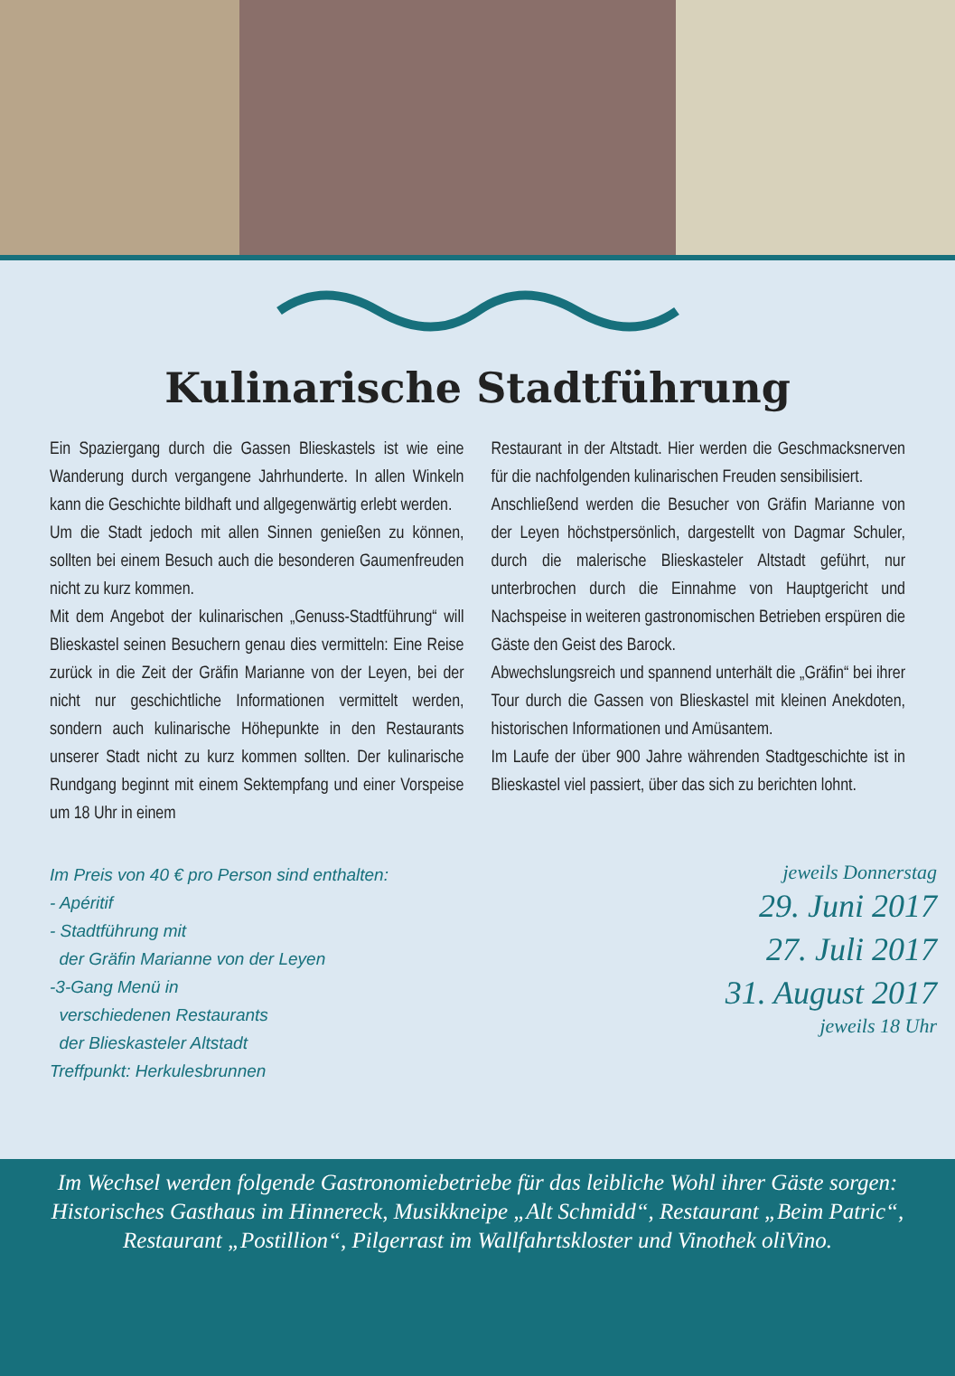Kulinarische Stadtführung
Ein Spaziergang durch die Gassen Blieskastels ist wie eine Wanderung durch vergangene Jahrhunderte. In allen Winkeln kann die Geschichte bildhaft und allgegenwärtig erlebt werden.
Um die Stadt jedoch mit allen Sinnen genießen zu können, sollten bei einem Besuch auch die besonderen Gaumenfreuden nicht zu kurz kommen.
Mit dem Angebot der kulinarischen „Genuss-Stadtführung“ will Blieskastel seinen Besuchern genau dies vermitteln: Eine Reise zurück in die Zeit der Gräfin Marianne von der Leyen, bei der nicht nur geschichtliche Informationen vermittelt werden, sondern auch kulinarische Höhepunkte in den Restaurants unserer Stadt nicht zu kurz kommen sollten. Der kulinarische Rundgang beginnt mit einem Sektempfang und einer Vorspeise um 18 Uhr in einem
Restaurant in der Altstadt. Hier werden die Geschmacksnerven für die nachfolgenden kulinarischen Freuden sensibilisiert.
Anschließend werden die Besucher von Gräfin Marianne von der Leyen höchstpersönlich, dargestellt von Dagmar Schuler, durch die malerische Blieskasteler Altstadt geführt, nur unterbrochen durch die Einnahme von Hauptgericht und Nachspeise in weiteren gastronomischen Betrieben erspüren die Gäste den Geist des Barock.
Abwechslungsreich und spannend unterhält die „Gräfin“ bei ihrer Tour durch die Gassen von Blieskastel mit kleinen Anekdoten, historischen Informationen und Amüsantem.
Im Laufe der über 900 Jahre währenden Stadtgeschichte ist in Blieskastel viel passiert, über das sich zu berichten lohnt.
Im Preis von 40 € pro Person sind enthalten:
- Apéritif
- Stadtführung mit
der Gräfin Marianne von der Leyen
-3-Gang Menü in
verschiedenen Restaurants
der Blieskasteler Altstadt
Treffpunkt: Herkulesbrunnen
jeweils Donnerstag
29. Juni 2017
27. Juli 2017
31. August 2017
jeweils 18 Uhr
Im Wechsel werden folgende Gastronomiebetriebe für das leibliche Wohl ihrer Gäste sorgen:
Historisches Gasthaus im Hinnereck, Musikkneipe „Alt Schmidd“, Restaurant „Beim Patric“,
Restaurant „Postillion“, Pilgerrast im Wallfahrtskloster und Vinothek oliVino.